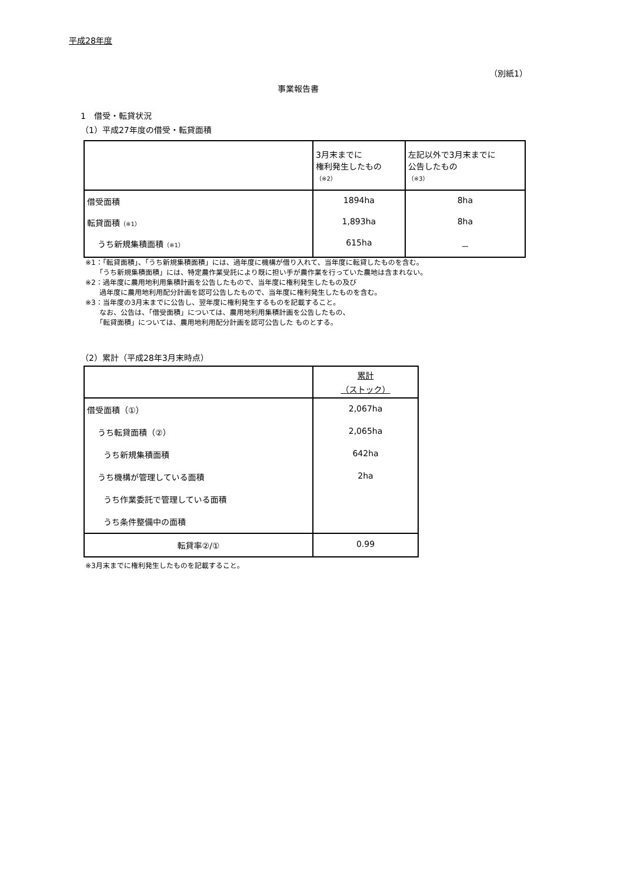平成28年度
（別紙1）
事業報告書
1　借受・転貸状況
（1）平成27年度の借受・転貸面積
| | 3月末までに 権利発生したもの （※2） | 左記以外で3月末までに 公告したもの （※3） |
| --- | --- | --- |
| 借受面積 | 1894ha | 8ha |
| 転貸面積 （※1） | 1,893ha | 8ha |
| うち新規集積面積 （※1） | 615ha | － |
※1：「転貸面積」、「うち新規集積面積」には、過年度に機構が借り入れて、当年度に転貸したものを含む。
　　「うち新規集積面積」には、特定農作業受託により既に担い手が農作業を行っていた農地は含まれない。
※2：過年度に農用地利用集積計画を公告したもので、当年度に権利発生したもの及び
　　過年度に農用地利用配分計画を認可公告したもので、当年度に権利発生したものを含む。
※3：当年度の3月末までに公告し、翌年度に権利発生するものを記載すること。
　　なお、公告は、「借受面積」については、農用地利用集積計画を公告したもの、
　　「転貸面積」については、農用地利用配分計画を認可公告した ものとする。
（2）累計（平成28年3月末時点）
| | 累計 （ストック） |
| --- | --- |
| 借受面積（①） | 2,067ha |
| うち転貸面積（②） | 2,065ha |
| うち新規集積面積 | 642ha |
| うち機構が管理している面積 | 2ha |
| うち作業委託で管理している面積 | |
| うち条件整備中の面積 | |
| 転貸率②/① | 0.99 |
※3月末までに権利発生したものを記載すること。